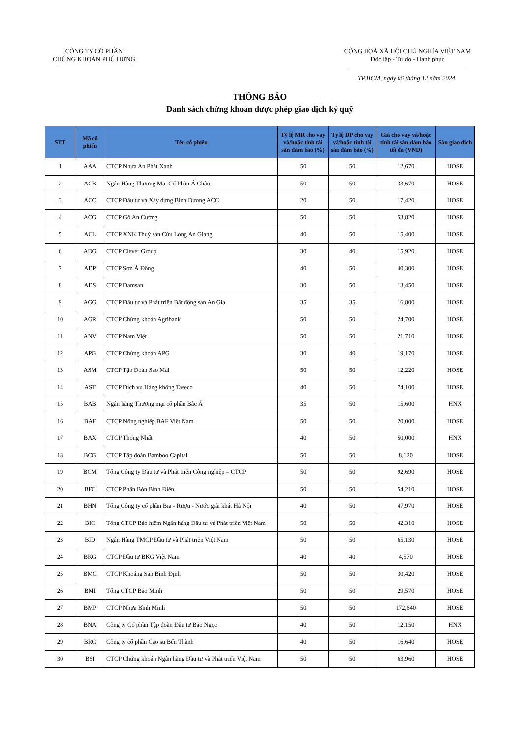CÔNG TY CỔ PHẦN
CHỨNG KHOÁN PHÚ HƯNG
CỘNG HOÀ XÃ HỘI CHỦ NGHĨA VIỆT NAM
Độc lập - Tự do - Hạnh phúc
TP.HCM, ngày 06 tháng 12 năm 2024
THÔNG BÁO
Danh sách chứng khoán được phép giao dịch ký quỹ
| STT | Mã cổ phiếu | Tên cổ phiếu | Tỷ lệ MR cho vay và/hoặc tính tài sản đảm bảo (%) | Tỷ lệ DP cho vay và/hoặc tính tài sản đảm bảo (%) | Giá cho vay và/hoặc tính tài sản đảm bảo tối đa (VND) | Sàn giao dịch |
| --- | --- | --- | --- | --- | --- | --- |
| 1 | AAA | CTCP Nhựa An Phát Xanh | 50 | 50 | 12,670 | HOSE |
| 2 | ACB | Ngân Hàng Thương Mại Cổ Phần Á Châu | 50 | 50 | 33,670 | HOSE |
| 3 | ACC | CTCP Đầu tư và Xây dựng Bình Dương ACC | 20 | 50 | 17,420 | HOSE |
| 4 | ACG | CTCP Gỗ An Cường | 50 | 50 | 53,820 | HOSE |
| 5 | ACL | CTCP XNK Thuỷ sản Cửu Long An Giang | 40 | 50 | 15,400 | HOSE |
| 6 | ADG | CTCP Clever Group | 30 | 40 | 15,920 | HOSE |
| 7 | ADP | CTCP Sơn Á Đông | 40 | 50 | 40,300 | HOSE |
| 8 | ADS | CTCP Damsan | 30 | 50 | 13,450 | HOSE |
| 9 | AGG | CTCP Đầu tư và Phát triển Bất động sản An Gia | 35 | 35 | 16,800 | HOSE |
| 10 | AGR | CTCP Chứng khoán Agribank | 50 | 50 | 24,700 | HOSE |
| 11 | ANV | CTCP Nam Việt | 50 | 50 | 21,710 | HOSE |
| 12 | APG | CTCP Chứng khoán APG | 30 | 40 | 19,170 | HOSE |
| 13 | ASM | CTCP Tập Đoàn Sao Mai | 50 | 50 | 12,220 | HOSE |
| 14 | AST | CTCP Dịch vụ Hàng không Taseco | 40 | 50 | 74,100 | HOSE |
| 15 | BAB | Ngân hàng Thương mại cổ phần Bắc Á | 35 | 50 | 15,600 | HNX |
| 16 | BAF | CTCP Nông nghiệp BAF Việt Nam | 50 | 50 | 20,000 | HOSE |
| 17 | BAX | CTCP Thống Nhất | 40 | 50 | 50,000 | HNX |
| 18 | BCG | CTCP Tập đoàn Bamboo Capital | 50 | 50 | 8,120 | HOSE |
| 19 | BCM | Tổng Công ty Đầu tư và Phát triển Công nghiệp – CTCP | 50 | 50 | 92,690 | HOSE |
| 20 | BFC | CTCP Phân Bón Bình Điền | 50 | 50 | 54,210 | HOSE |
| 21 | BHN | Tổng Công ty cổ phần Bia - Rượu - Nước giải khát Hà Nội | 40 | 50 | 47,970 | HOSE |
| 22 | BIC | Tổng CTCP Bảo hiểm Ngân hàng Đầu tư và Phát triển Việt Nam | 50 | 50 | 42,310 | HOSE |
| 23 | BID | Ngân Hàng TMCP Đầu tư và Phát triển Việt Nam | 50 | 50 | 65,130 | HOSE |
| 24 | BKG | CTCP Đầu tư BKG Việt Nam | 40 | 40 | 4,570 | HOSE |
| 25 | BMC | CTCP Khoáng Sản Bình Định | 50 | 50 | 30,420 | HOSE |
| 26 | BMI | Tổng CTCP Bảo Minh | 50 | 50 | 29,570 | HOSE |
| 27 | BMP | CTCP Nhựa Bình Minh | 50 | 50 | 172,640 | HOSE |
| 28 | BNA | Công ty Cổ phần Tập đoàn Đầu tư Bảo Ngọc | 40 | 50 | 12,150 | HNX |
| 29 | BRC | Công ty cổ phần Cao su Bến Thành | 40 | 50 | 16,640 | HOSE |
| 30 | BSI | CTCP Chứng khoán Ngân hàng Đầu tư và Phát triển Việt Nam | 50 | 50 | 63,960 | HOSE |